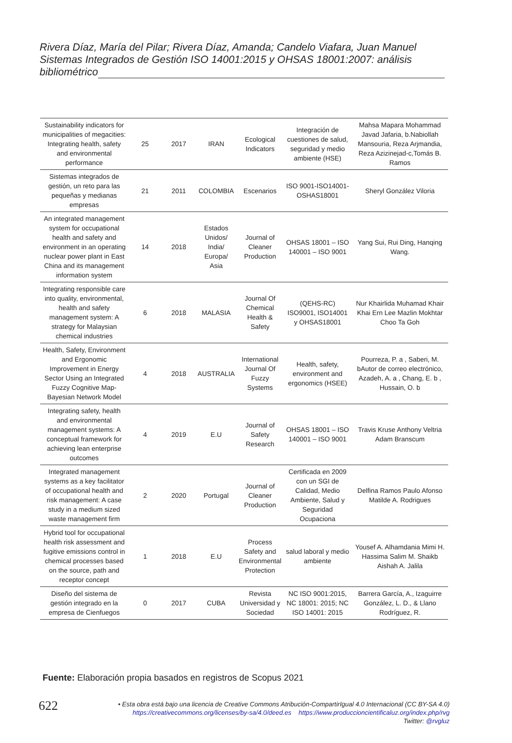Rivera Díaz, María del Pilar; Rivera Díaz, Amanda; Candelo Viafara, Juan Manuel
Sistemas Integrados de Gestión ISO 14001:2015 y OHSAS 18001:2007: análisis
bibliométrico
| Sustainability indicators for municipalities of megacities: Integrating health, safety and environmental performance | 25 | 2017 | IRAN | Ecological Indicators | Integración de cuestiones de salud, seguridad y medio ambiente (HSE) | Mahsa Mapara Mohammad Javad Jafaria, b.Nabiollah Mansouria, Reza Arjmandia, Reza Azizinejad-c,Tomás B. Ramos |
| Sistemas integrados de gestión, un reto para las pequeñas y medianas empresas | 21 | 2011 | COLOMBIA | Escenarios | ISO 9001-ISO14001-OSHAS18001 | Sheryl González Viloria |
| An integrated management system for occupational health and safety and environment in an operating nuclear power plant in East China and its management information system | 14 | 2018 | Estados Unidos/ India/ Europa/ Asia | Journal of Cleaner Production | OHSAS 18001 – ISO 140001 – ISO 9001 | Yang Sui, Rui Ding, Hanqing Wang. |
| Integrating responsible care into quality, environmental, health and safety management system: A strategy for Malaysian chemical industries | 6 | 2018 | MALASIA | Journal Of Chemical Health & Safety | (QEHS-RC) ISO9001, ISO14001 y OHSAS18001 | Nur Khairlida Muhamad Khair Khai Ern Lee Mazlin Mokhtar Choo Ta Goh |
| Health, Safety, Environment and Ergonomic Improvement in Energy Sector Using an Integrated Fuzzy Cognitive Map-Bayesian Network Model | 4 | 2018 | AUSTRALIA | International Journal Of Fuzzy Systems | Health, safety, environment and ergonomics (HSEE) | Pourreza, P. a , Saberi, M. bAutor de correo electrónico, Azadeh, A. a , Chang, E. b , Hussain, O. b |
| Integrating safety, health and environmental management systems: A conceptual framework for achieving lean enterprise outcomes | 4 | 2019 | E.U | Journal of Safety Research | OHSAS 18001 – ISO 140001 – ISO 9001 | Travis Kruse Anthony Veltria Adam Branscum |
| Integrated management systems as a key facilitator of occupational health and risk management: A case study in a medium sized waste management firm | 2 | 2020 | Portugal | Journal of Cleaner Production | Certificada en 2009 con un SGI de Calidad, Medio Ambiente, Salud y Seguridad Ocupaciona | Delfina Ramos Paulo Afonso Matilde A. Rodrigues |
| Hybrid tool for occupational health risk assessment and fugitive emissions control in chemical processes based on the source, path and receptor concept | 1 | 2018 | E.U | Process Safety and Environmental Protection | salud laboral y medio ambiente | Yousef A. Alhamdania Mimi H. Hassima Salim M. Shaikb Aishah A. Jalila |
| Diseño del sistema de gestión integrado en la empresa de Cienfuegos | 0 | 2017 | CUBA | Revista Universidad y Sociedad | NC ISO 9001:2015, NC 18001: 2015; NC ISO 14001: 2015 | Barrera García, A., Izaguirre González, L. D., & Llano Rodríguez, R. |
Fuente: Elaboración propia basados en registros de Scopus 2021
622
• Esta obra está bajo una licencia de Creative Commons Atribución-CompartirIgual 4.0 Internacional (CC BY-SA 4.0)
https://creativecommons.org/licenses/by-sa/4.0/deed.es https://www.produccioncientificaluz.org/index.php/rvg
Twitter: @rvgluz